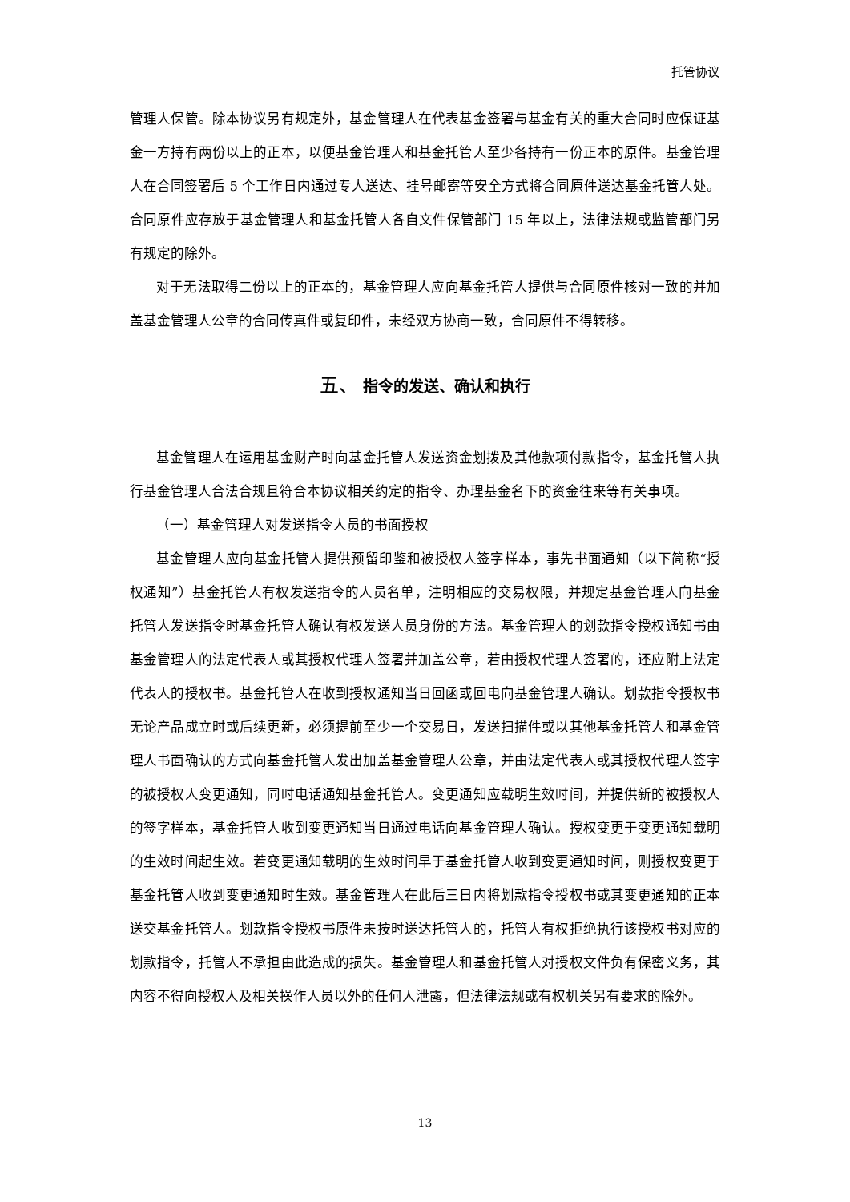托管协议
管理人保管。除本协议另有规定外，基金管理人在代表基金签署与基金有关的重大合同时应保证基金一方持有两份以上的正本，以便基金管理人和基金托管人至少各持有一份正本的原件。基金管理人在合同签署后 5 个工作日内通过专人送达、挂号邮寄等安全方式将合同原件送达基金托管人处。合同原件应存放于基金管理人和基金托管人各自文件保管部门 15 年以上，法律法规或监管部门另有规定的除外。
对于无法取得二份以上的正本的，基金管理人应向基金托管人提供与合同原件核对一致的并加盖基金管理人公章的合同传真件或复印件，未经双方协商一致，合同原件不得转移。
五、 指令的发送、确认和执行
基金管理人在运用基金财产时向基金托管人发送资金划拨及其他款项付款指令，基金托管人执行基金管理人合法合规且符合本协议相关约定的指令、办理基金名下的资金往来等有关事项。
（一）基金管理人对发送指令人员的书面授权
基金管理人应向基金托管人提供预留印鉴和被授权人签字样本，事先书面通知（以下简称“授权通知”）基金托管人有权发送指令的人员名单，注明相应的交易权限，并规定基金管理人向基金托管人发送指令时基金托管人确认有权发送人员身份的方法。基金管理人的划款指令授权通知书由基金管理人的法定代表人或其授权代理人签署并加盖公章，若由授权代理人签署的，还应附上法定代表人的授权书。基金托管人在收到授权通知当日回函或回电向基金管理人确认。划款指令授权书无论产品成立时或后续更新，必须提前至少一个交易日，发送扫描件或以其他基金托管人和基金管理人书面确认的方式向基金托管人发出加盖基金管理人公章，并由法定代表人或其授权代理人签字的被授权人变更通知，同时电话通知基金托管人。变更通知应载明生效时间，并提供新的被授权人的签字样本，基金托管人收到变更通知当日通过电话向基金管理人确认。授权变更于变更通知载明的生效时间起生效。若变更通知载明的生效时间早于基金托管人收到变更通知时间，则授权变更于基金托管人收到变更通知时生效。基金管理人在此后三日内将划款指令授权书或其变更通知的正本送交基金托管人。划款指令授权书原件未按时送达托管人的，托管人有权拒绝执行该授权书对应的划款指令，托管人不承担由此造成的损失。基金管理人和基金托管人对授权文件负有保密义务，其内容不得向授权人及相关操作人员以外的任何人泄露，但法律法规或有权机关另有要求的除外。
13